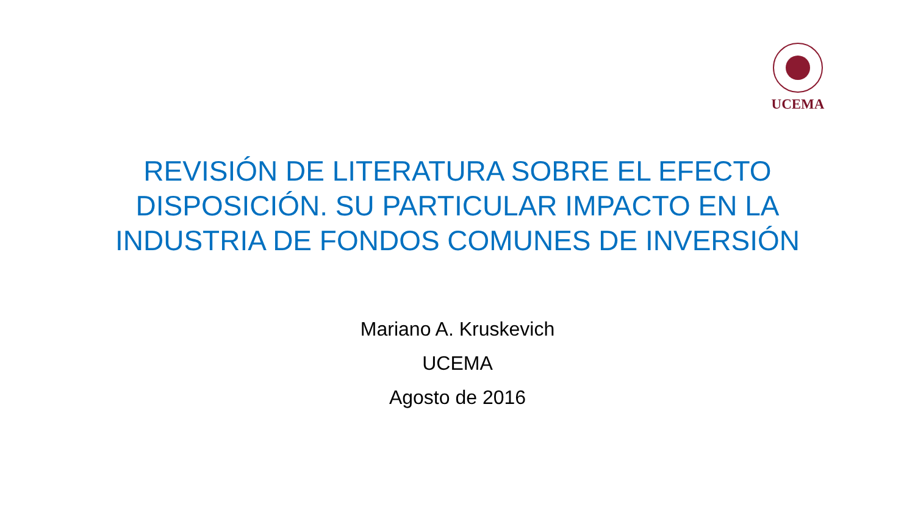UCEMA
REVISIÓN DE LITERATURA SOBRE EL EFECTO DISPOSICIÓN. SU PARTICULAR IMPACTO EN LA INDUSTRIA DE FONDOS COMUNES DE INVERSIÓN
Mariano A. Kruskevich
UCEMA
Agosto de 2016